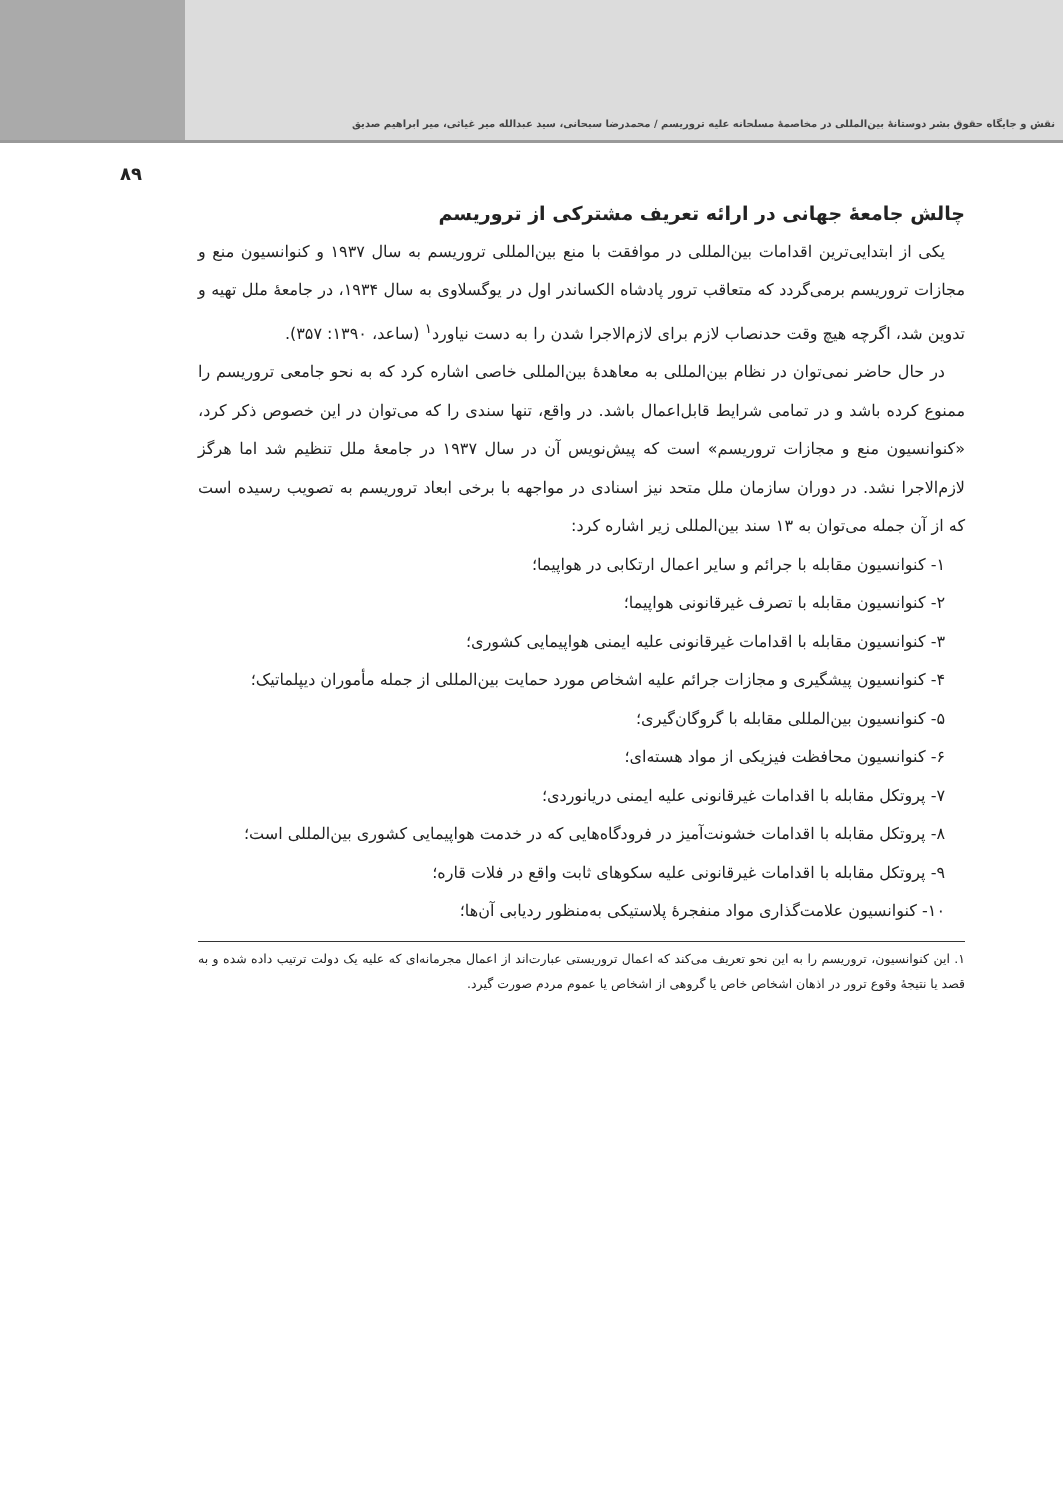نقش و جایگاه حقوق بشر دوستانهٔ بین‌المللی در مخاصمهٔ مسلحانه علیه تروریسم / محمدرضا سبحانی، سید عبدالله میر غیاثی، میر ابراهیم صدیق
۸۹
چالش جامعهٔ جهانی در ارائه تعریف مشترکی از تروریسم
یکی از ابتدایی‌ترین اقدامات بین‌المللی در موافقت با منع بین‌المللی تروریسم به سال ۱۹۳۷ و کنوانسیون منع و مجازات تروریسم برمی‌گردد که متعاقب ترور پادشاه الکساندر اول در یوگسلاوی به سال ۱۹۳۴، در جامعهٔ ملل تهیه و تدوین شد، اگرچه هیچ وقت حدنصاب لازم برای لازم‌الاجرا شدن را به دست نیاورد<sup>۱</sup> (ساعد، ۱۳۹۰: ۳۵۷).
در حال حاضر نمی‌توان در نظام بین‌المللی به معاهدهٔ بین‌المللی خاصی اشاره کرد که به نحو جامعی تروریسم را ممنوع کرده باشد و در تمامی شرایط قابل‌اعمال باشد. در واقع، تنها سندی را که می‌توان در این خصوص ذکر کرد، «کنوانسیون منع و مجازات تروریسم» است که پیش‌نویس آن در سال ۱۹۳۷ در جامعهٔ ملل تنظیم شد اما هرگز لازم‌الاجرا نشد. در دوران سازمان ملل متحد نیز اسنادی در مواجهه با برخی ابعاد تروریسم به تصویب رسیده است که از آن جمله می‌توان به ۱۳ سند بین‌المللی زیر اشاره کرد:
۱- کنوانسیون مقابله با جرائم و سایر اعمال ارتکابی در هواپیما؛
۲- کنوانسیون مقابله با تصرف غیرقانونی هواپیما؛
۳- کنوانسیون مقابله با اقدامات غیرقانونی علیه ایمنی هواپیمایی کشوری؛
۴- کنوانسیون پیشگیری و مجازات جرائم علیه اشخاص مورد حمایت بین‌المللی از جمله مأموران دیپلماتیک؛
۵- کنوانسیون بین‌المللی مقابله با گروگان‌گیری؛
۶- کنوانسیون محافظت فیزیکی از مواد هسته‌ای؛
۷- پروتکل مقابله با اقدامات غیرقانونی علیه ایمنی دریانوردی؛
۸- پروتکل مقابله با اقدامات خشونت‌آمیز در فرودگاه‌هایی که در خدمت هواپیمایی کشوری بین‌المللی است؛
۹- پروتکل مقابله با اقدامات غیرقانونی علیه سکوهای ثابت واقع در فلات قاره؛
۱۰- کنوانسیون علامت‌گذاری مواد منفجرهٔ پلاستیکی به‌منظور ردیابی آن‌ها؛
۱. این کنوانسیون، تروریسم را به این نحو تعریف می‌کند که اعمال تروریستی عبارت‌اند از اعمال مجرمانه‌ای که علیه یک دولت ترتیب داده شده و به قصد یا نتیجهٔ وقوع ترور در اذهان اشخاص خاص یا گروهی از اشخاص یا عموم مردم صورت گیرد.